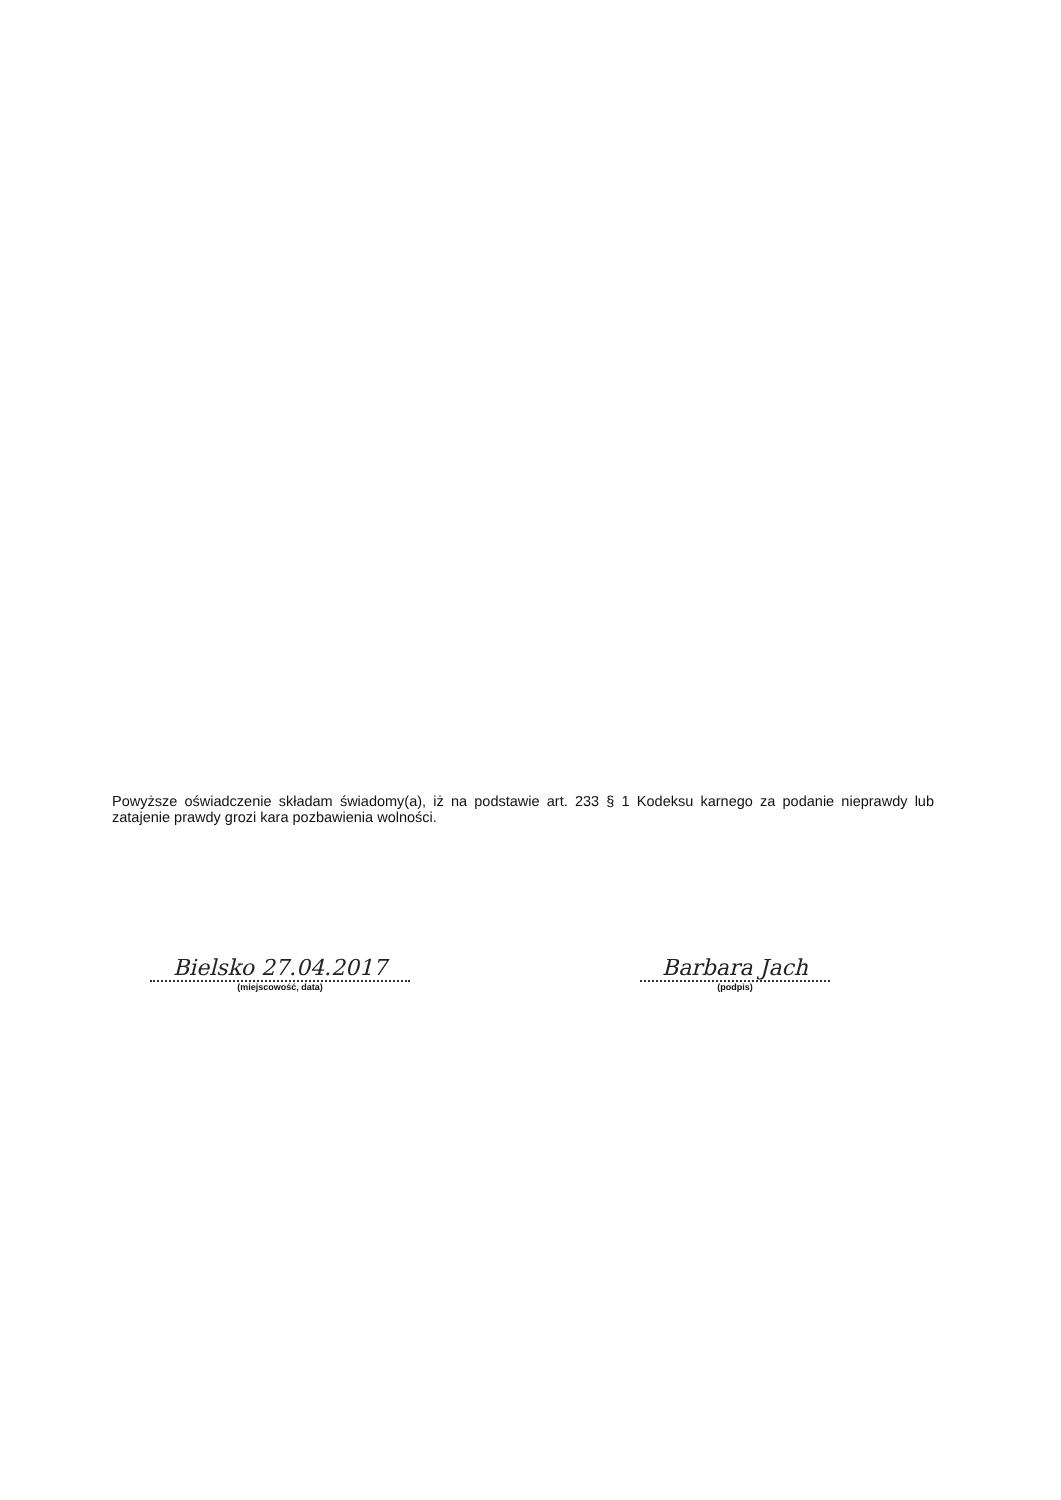Powyższe oświadczenie składam świadomy(a), iż na podstawie art. 233 § 1 Kodeksu karnego za podanie nieprawdy lub zatajenie prawdy grozi kara pozbawienia wolności.
Bielsko 27.04.2017
(miejscowość, data)
Barbara Jach
(podpis)